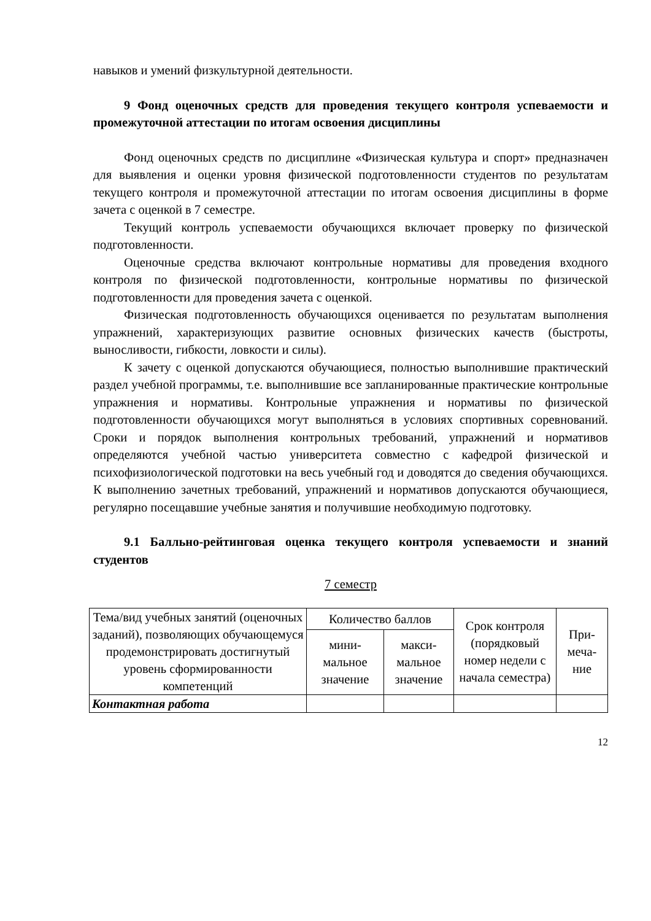навыков и умений физкультурной деятельности.
9 Фонд оценочных средств для проведения текущего контроля успеваемости и промежуточной аттестации по итогам освоения дисциплины
Фонд оценочных средств по дисциплине «Физическая культура и спорт» предназначен для выявления и оценки уровня физической подготовленности студентов по результатам текущего контроля и промежуточной аттестации по итогам освоения дисциплины в форме зачета с оценкой в 7 семестре.
Текущий контроль успеваемости обучающихся включает проверку по физической подготовленности.
Оценочные средства включают контрольные нормативы для проведения входного контроля по физической подготовленности, контрольные нормативы по физической подготовленности для проведения зачета с оценкой.
Физическая подготовленность обучающихся оценивается по результатам выполнения упражнений, характеризующих развитие основных физических качеств (быстроты, выносливости, гибкости, ловкости и силы).
К зачету с оценкой допускаются обучающиеся, полностью выполнившие практический раздел учебной программы, т.е. выполнившие все запланированные практические контрольные упражнения и нормативы. Контрольные упражнения и нормативы по физической подготовленности обучающихся могут выполняться в условиях спортивных соревнований. Сроки и порядок выполнения контрольных требований, упражнений и нормативов определяются учебной частью университета совместно с кафедрой физической и психофизиологической подготовки на весь учебный год и доводятся до сведения обучающихся. К выполнению зачетных требований, упражнений и нормативов допускаются обучающиеся, регулярно посещавшие учебные занятия и получившие необходимую подготовку.
9.1 Балльно-рейтинговая оценка текущего контроля успеваемости и знаний студентов
7 семестр
| Тема/вид учебных занятий (оценочных заданий), позволяющих обучающемуся продемонстрировать достигнутый уровень сформированности компетенций | Количество баллов | | Срок контроля (порядковый номер недели с начала семестра) | При-меча-ние |
| --- | --- | --- | --- | --- |
| | мини-мальное значение | макси-мальное значение | | |
| Контактная работа | | | | |
12